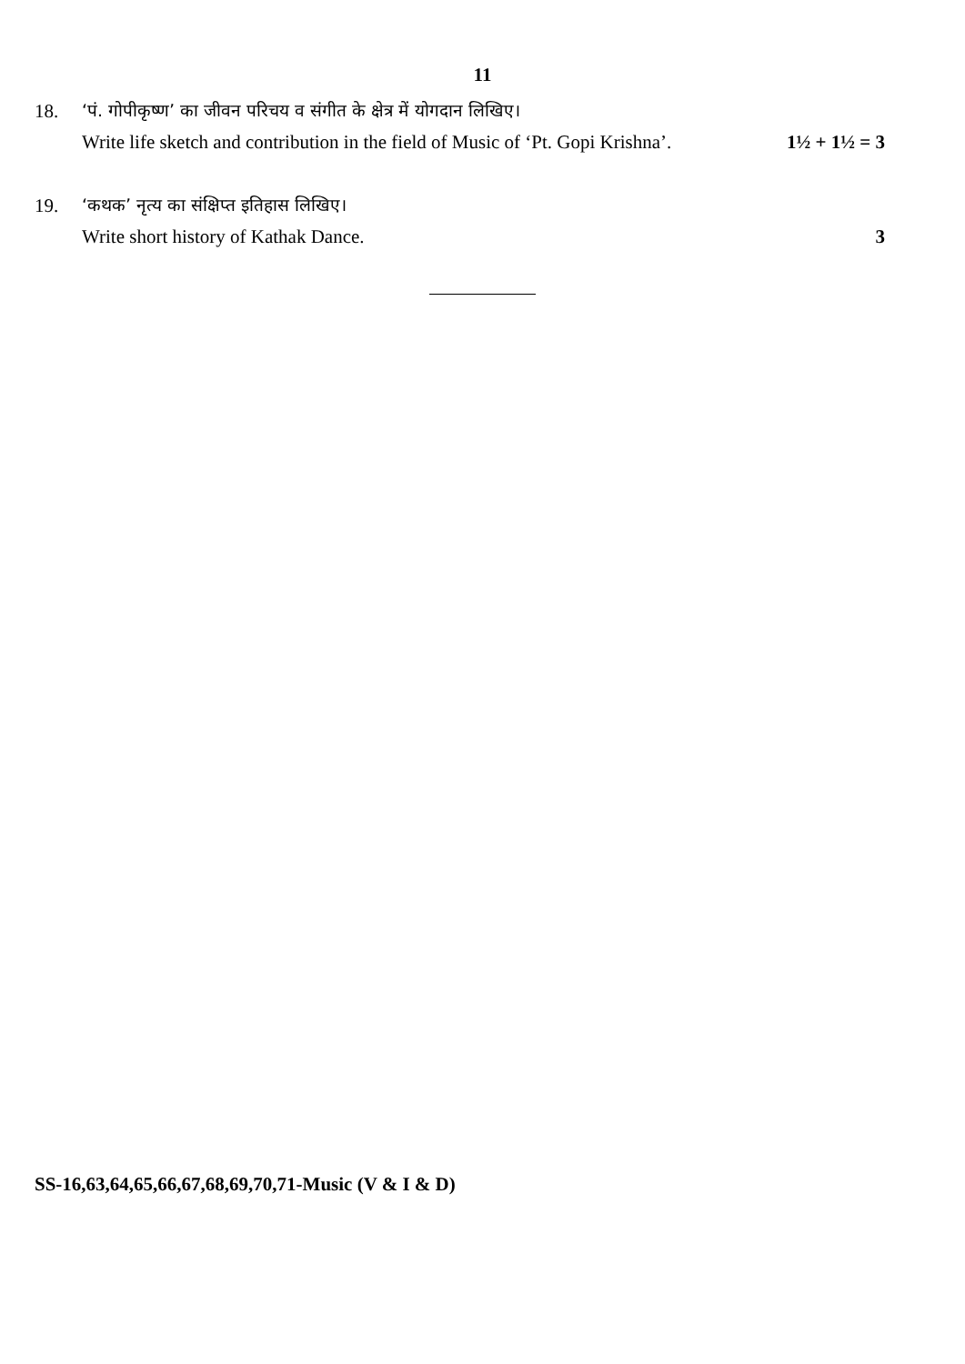11
18. ‘पं. गोपीकृष्ण’ का जीवन परिचय व संगीत के क्षेत्र में योगदान लिखिए।
Write life sketch and contribution in the field of Music of ‘Pt. Gopi Krishna’. 1½ + 1½ = 3
19. ‘कथक’ नृत्य का संक्षिप्त इतिहास लिखिए।
Write short history of Kathak Dance. 3
SS-16,63,64,65,66,67,68,69,70,71-Music (V & I & D)